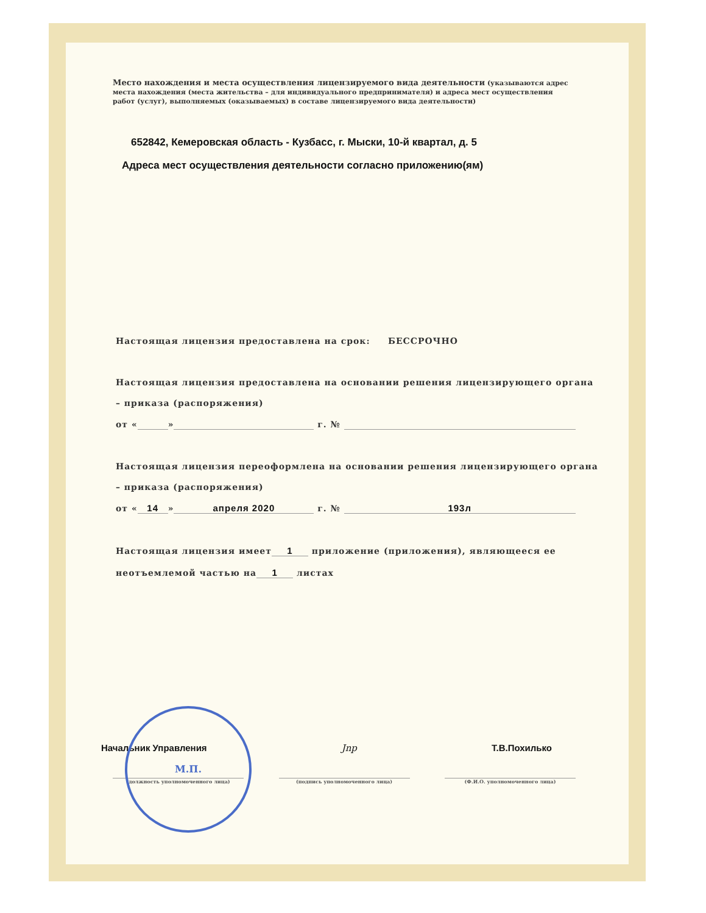Место нахождения и места осуществления лицензируемого вида деятельности (указываются адрес места нахождения (места жительства – для индивидуального предпринимателя) и адреса мест осуществления работ (услуг), выполняемых (оказываемых) в составе лицензируемого вида деятельности)
652842, Кемеровская область - Кузбасс, г. Мыски, 10-й квартал, д. 5
Адреса мест осуществления деятельности согласно приложению(ям)
Настоящая лицензия предоставлена на срок: БЕССРОЧНО
Настоящая лицензия предоставлена на основании решения лицензирующего органа
– приказа (распоряжения)
от « » г. №
Настоящая лицензия переоформлена на основании решения лицензирующего органа
– приказа (распоряжения)
от « 14 » апреля 2020 г. № 193л
Настоящая лицензия имеет 1 приложение (приложения), являющееся ее
неотъемлемой частью на 1 листах
Начальник Управления Jnp Т.В.Похилько
(должность уполномоченного лица) (подпись уполномоченного лица) (Ф.И.О. уполномоченного лица)
М.П.